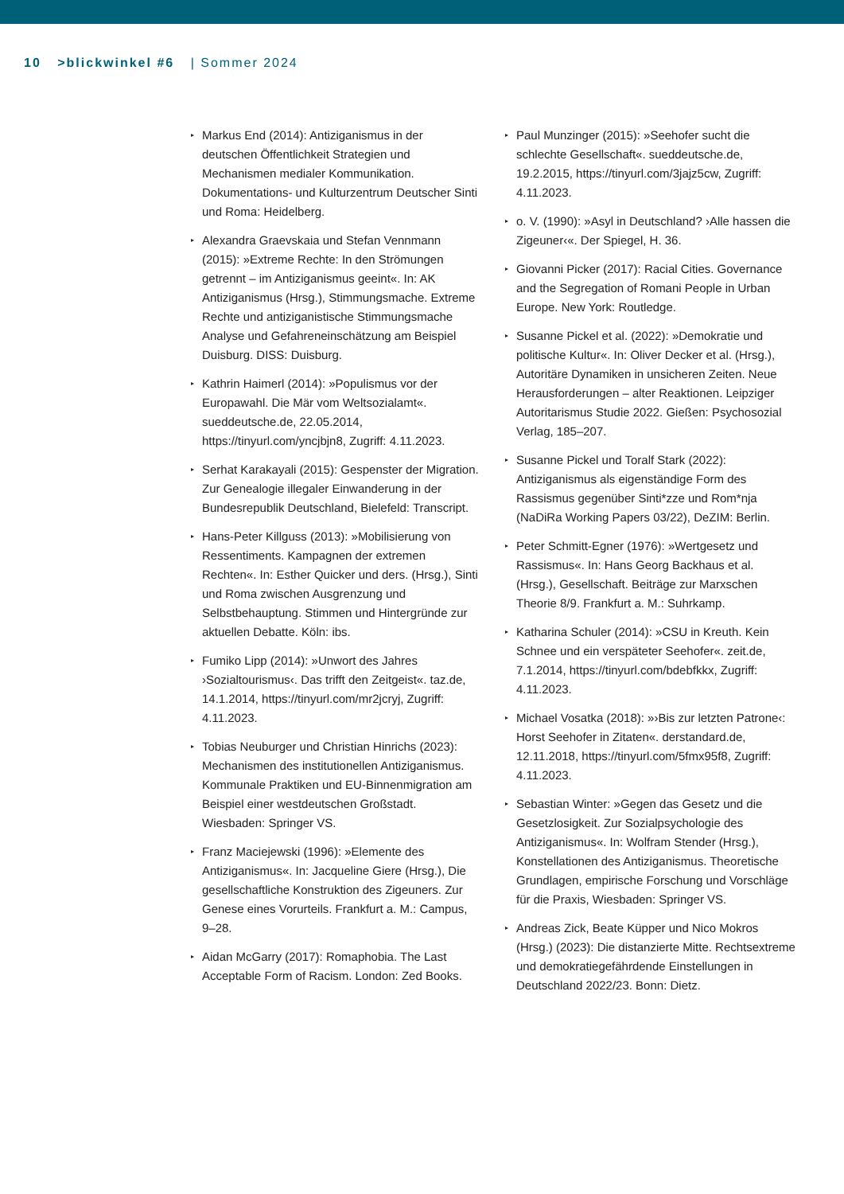10 >blickwinkel #6 | Sommer 2024
▸ Markus End (2014): Antiziganismus in der deutschen Öffentlichkeit Strategien und Mechanismen medialer Kommunikation. Dokumentations- und Kulturzentrum Deutscher Sinti und Roma: Heidelberg.
▸ Alexandra Graevskaia und Stefan Vennmann (2015): »Extreme Rechte: In den Strömungen getrennt – im Antiziganismus geeint«. In: AK Antiziganismus (Hrsg.), Stimmungsmache. Extreme Rechte und antiziganistische Stimmungsmache Analyse und Gefahreneinschätzung am Beispiel Duisburg. DISS: Duisburg.
▸ Kathrin Haimerl (2014): »Populismus vor der Europawahl. Die Mär vom Weltsozialamt«. sueddeutsche.de, 22.05.2014, https://tinyurl.com/yncjbjn8, Zugriff: 4.11.2023.
▸ Serhat Karakayali (2015): Gespenster der Migration. Zur Genealogie illegaler Einwanderung in der Bundesrepublik Deutschland, Bielefeld: Transcript.
▸ Hans-Peter Killguss (2013): »Mobilisierung von Ressentiments. Kampagnen der extremen Rechten«. In: Esther Quicker und ders. (Hrsg.), Sinti und Roma zwischen Ausgrenzung und Selbstbehauptung. Stimmen und Hintergründe zur aktuellen Debatte. Köln: ibs.
▸ Fumiko Lipp (2014): »Unwort des Jahres ›Sozialtourismus‹. Das trifft den Zeitgeist«. taz.de, 14.1.2014, https://tinyurl.com/mr2jcryj, Zugriff: 4.11.2023.
▸ Tobias Neuburger und Christian Hinrichs (2023): Mechanismen des institutionellen Antiziganismus. Kommunale Praktiken und EU-Binnenmigration am Beispiel einer westdeutschen Großstadt. Wiesbaden: Springer VS.
▸ Franz Maciejewski (1996): »Elemente des Antiziganismus«. In: Jacqueline Giere (Hrsg.), Die gesellschaftliche Konstruktion des Zigeuners. Zur Genese eines Vorurteils. Frankfurt a. M.: Campus, 9–28.
▸ Aidan McGarry (2017): Romaphobia. The Last Acceptable Form of Racism. London: Zed Books.
▸ Paul Munzinger (2015): »Seehofer sucht die schlechte Gesellschaft«. sueddeutsche.de, 19.2.2015, https://tinyurl.com/3jajz5cw, Zugriff: 4.11.2023.
▸ o. V. (1990): »Asyl in Deutschland? ›Alle hassen die Zigeuner‹«. Der Spiegel, H. 36.
▸ Giovanni Picker (2017): Racial Cities. Governance and the Segregation of Romani People in Urban Europe. New York: Routledge.
▸ Susanne Pickel et al. (2022): »Demokratie und politische Kultur«. In: Oliver Decker et al. (Hrsg.), Autoritäre Dynamiken in unsicheren Zeiten. Neue Herausforderungen – alter Reaktionen. Leipziger Autoritarismus Studie 2022. Gießen: Psychosozial Verlag, 185–207.
▸ Susanne Pickel und Toralf Stark (2022): Antiziganismus als eigenständige Form des Rassismus gegenüber Sinti*zze und Rom*nja (NaDiRa Working Papers 03/22), DeZIM: Berlin.
▸ Peter Schmitt-Egner (1976): »Wertgesetz und Rassismus«. In: Hans Georg Backhaus et al. (Hrsg.), Gesellschaft. Beiträge zur Marxschen Theorie 8/9. Frankfurt a. M.: Suhrkamp.
▸ Katharina Schuler (2014): »CSU in Kreuth. Kein Schnee und ein verspäteter Seehofer«. zeit.de, 7.1.2014, https://tinyurl.com/bdebfkkx, Zugriff: 4.11.2023.
▸ Michael Vosatka (2018): »›Bis zur letzten Patrone‹: Horst Seehofer in Zitaten«. derstandard.de, 12.11.2018, https://tinyurl.com/5fmx95f8, Zugriff: 4.11.2023.
▸ Sebastian Winter: »Gegen das Gesetz und die Gesetzlosigkeit. Zur Sozialpsychologie des Antiziganismus«. In: Wolfram Stender (Hrsg.), Konstellationen des Antiziganismus. Theoretische Grundlagen, empirische Forschung und Vorschläge für die Praxis, Wiesbaden: Springer VS.
▸ Andreas Zick, Beate Küpper und Nico Mokros (Hrsg.) (2023): Die distanzierte Mitte. Rechtsextreme und demokratiegefährdende Einstellungen in Deutschland 2022/23. Bonn: Dietz.